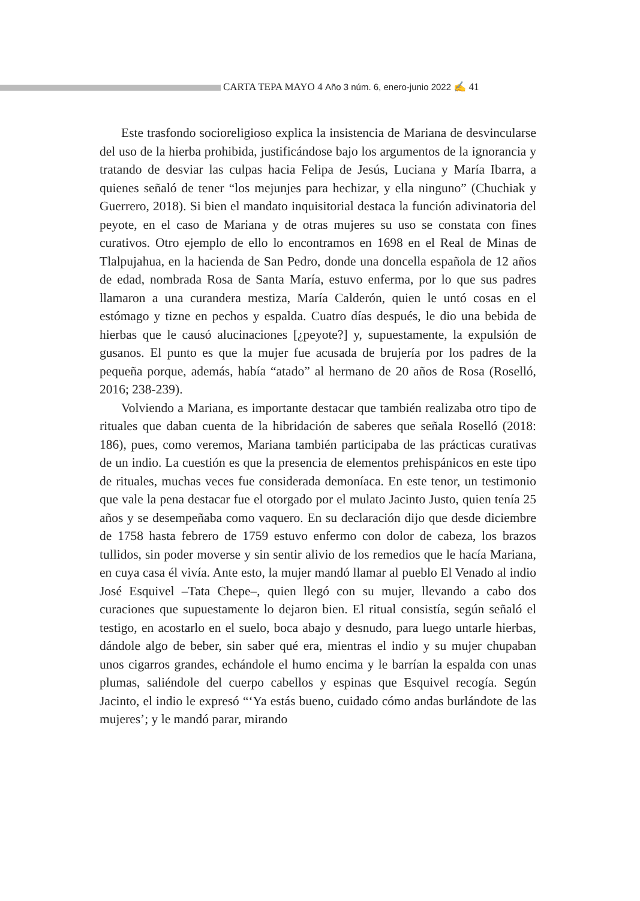CARTA TEPA MAYO 4 Año 3 núm. 6, enero-junio 2022 ✍ 41
Este trasfondo socioreligioso explica la insistencia de Mariana de desvincularse del uso de la hierba prohibida, justificándose bajo los argumentos de la ignorancia y tratando de desviar las culpas hacia Felipa de Jesús, Luciana y María Ibarra, a quienes señaló de tener “los mejunjes para hechizar, y ella ninguno” (Chuchiak y Guerrero, 2018). Si bien el mandato inquisitorial destaca la función adivinatoria del peyote, en el caso de Mariana y de otras mujeres su uso se constata con fines curativos. Otro ejemplo de ello lo encontramos en 1698 en el Real de Minas de Tlalpujahua, en la hacienda de San Pedro, donde una doncella española de 12 años de edad, nombrada Rosa de Santa María, estuvo enferma, por lo que sus padres llamaron a una curandera mestiza, María Calderón, quien le untó cosas en el estómago y tizne en pechos y espalda. Cuatro días después, le dio una bebida de hierbas que le causó alucinaciones [¿peyote?] y, supuestamente, la expulsión de gusanos. El punto es que la mujer fue acusada de brujería por los padres de la pequeña porque, además, había “atado” al hermano de 20 años de Rosa (Roselló, 2016; 238-239).
Volviendo a Mariana, es importante destacar que también realizaba otro tipo de rituales que daban cuenta de la hibridación de saberes que señala Roselló (2018: 186), pues, como veremos, Mariana también participaba de las prácticas curativas de un indio. La cuestión es que la presencia de elementos prehispánicos en este tipo de rituales, muchas veces fue considerada demoníaca. En este tenor, un testimonio que vale la pena destacar fue el otorgado por el mulato Jacinto Justo, quien tenía 25 años y se desempeñaba como vaquero. En su declaración dijo que desde diciembre de 1758 hasta febrero de 1759 estuvo enfermo con dolor de cabeza, los brazos tullidos, sin poder moverse y sin sentir alivio de los remedios que le hacía Mariana, en cuya casa él vivía. Ante esto, la mujer mandó llamar al pueblo El Venado al indio José Esquivel –Tata Chepe–, quien llegó con su mujer, llevando a cabo dos curaciones que supuestamente lo dejaron bien. El ritual consistía, según señaló el testigo, en acostarlo en el suelo, boca abajo y desnudo, para luego untarle hierbas, dándole algo de beber, sin saber qué era, mientras el indio y su mujer chupaban unos cigarros grandes, echándole el humo encima y le barrían la espalda con unas plumas, saliéndole del cuerpo cabellos y espinas que Esquivel recogía. Según Jacinto, el indio le expresó “‘Ya estás bueno, cuidado cómo andas burlándote de las mujeres’; y le mandó parar, mirando